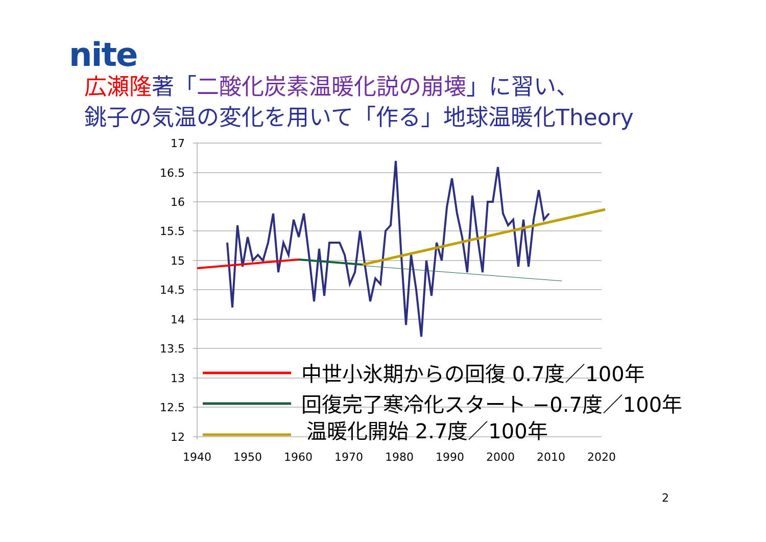nite
広瀬隆著「二酸化炭素温暖化説の崩壊」に習い、
銚子の気温の変化を用いて「作る」地球温暖化Theory
17
16.5
16
15.5
15
14.5
14
13.5
13
12.5
12
1940
1950
1960
1970
1980
1990
2000
2010
2020
中世小氷期からの回復 0.7度／100年
回復完了寒冷化スタート −0.7度／100年
温暖化開始 2.7度／100年
2